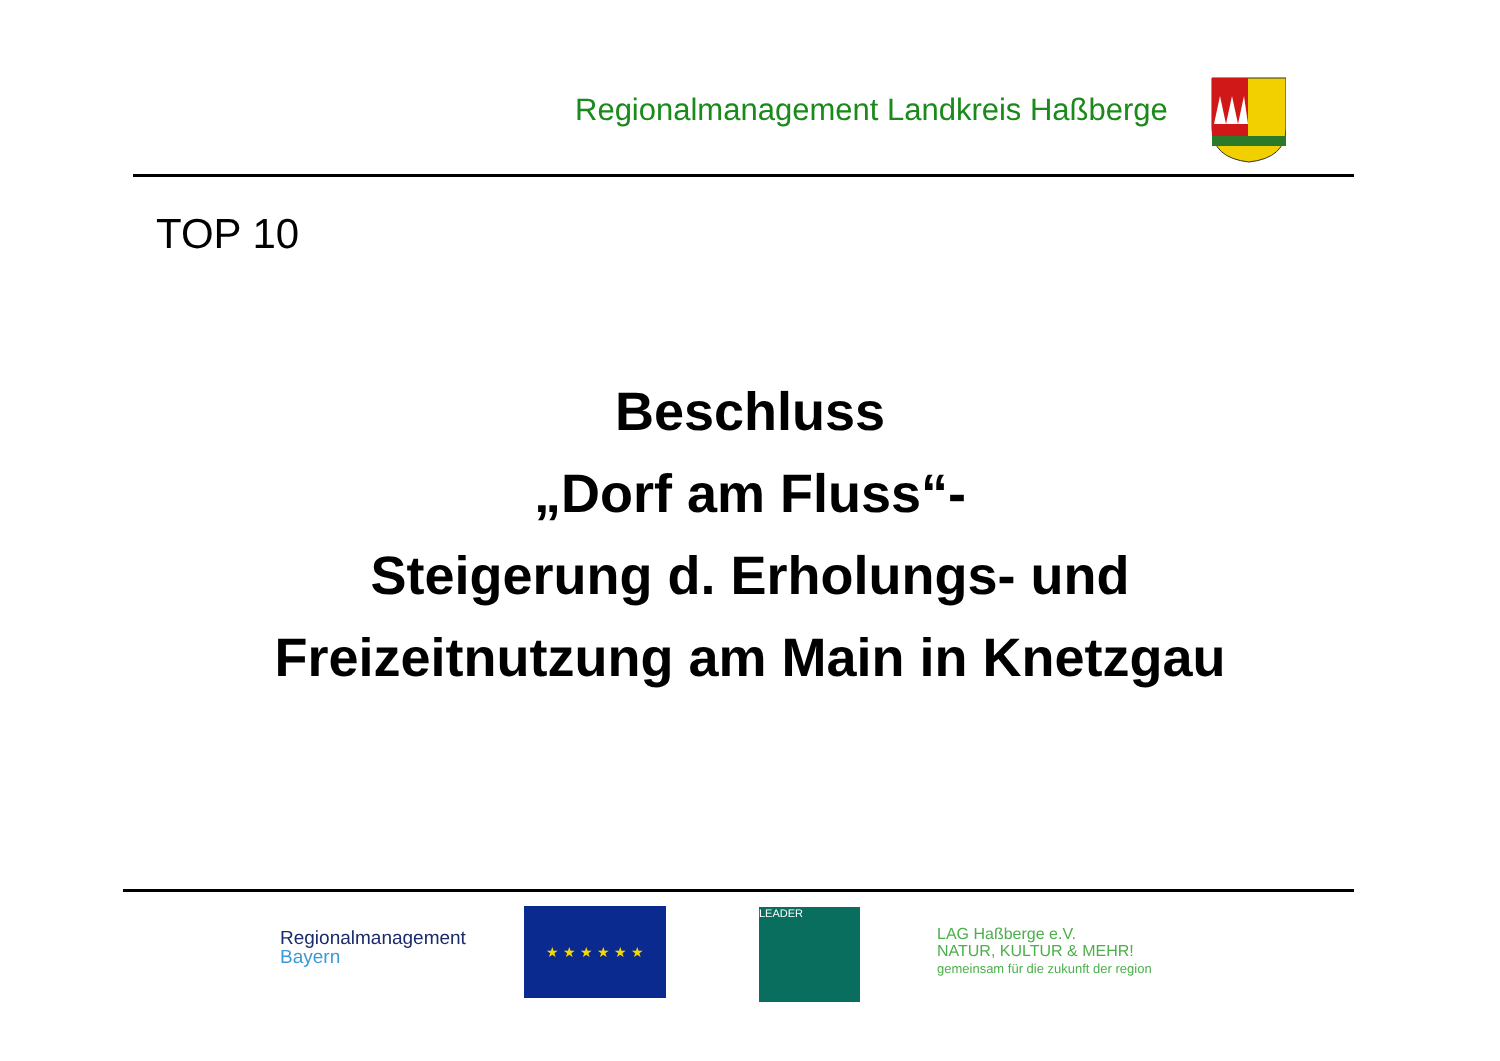Regionalmanagement Landkreis Haßberge
TOP 10
Beschluss
„Dorf am Fluss“-
Steigerung d. Erholungs- und
Freizeitnutzung am Main in Knetzgau
Regionalmanagement
Bayern
★ ★ ★ ★ ★ ★ LEADER
LAG Haßberge e.V.
NATUR, KULTUR & MEHR!
gemeinsam für die zukunft der region